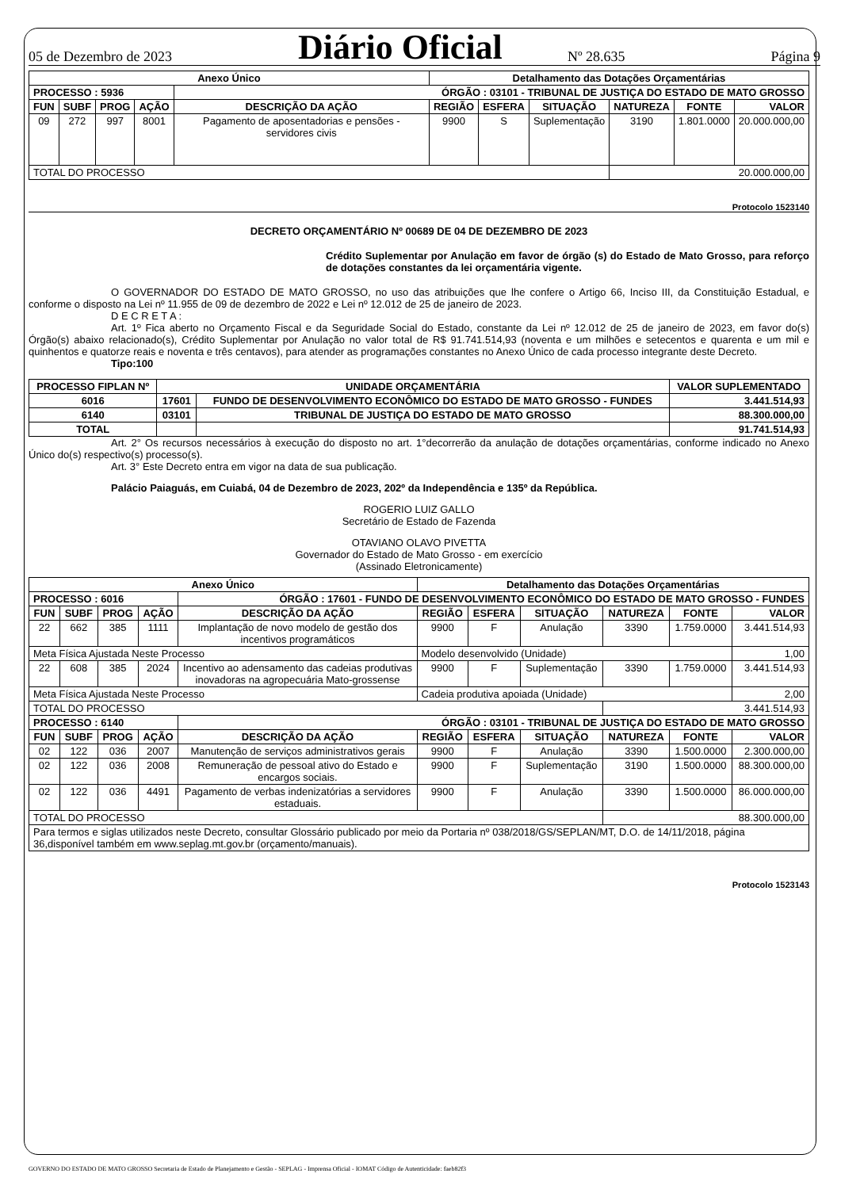05 de Dezembro de 2023 Diário Oficial Nº 28.635 Página 9
| Anexo Único | | | | | Detalhamento das Dotações Orçamentárias | | | | | |
| --- | --- | --- | --- | --- | --- | --- | --- | --- | --- | --- |
| PROCESSO : 5936 | | | | ÓRGÃO : 03101 - TRIBUNAL DE JUSTIÇA DO ESTADO DE MATO GROSSO | | | | | | |
| FUN | SUBF | PROG | AÇÃO | DESCRIÇÃO DA AÇÃO | REGIÃO | ESFERA | SITUAÇÃO | NATUREZA | FONTE | VALOR |
| 09 | 272 | 997 | 8001 | Pagamento de aposentadorias e pensões - servidores civis | 9900 | S | Suplementação | 3190 | 1.801.0000 | 20.000.000,00 |
| TOTAL DO PROCESSO | | | | | | | | 20.000.000,00 | | |
Protocolo 1523140
DECRETO ORÇAMENTÁRIO Nº 00689 DE 04 DE DEZEMBRO DE 2023
Crédito Suplementar por Anulação em favor de órgão (s) do Estado de Mato Grosso, para reforço de dotações constantes da lei orçamentária vigente.
O GOVERNADOR DO ESTADO DE MATO GROSSO, no uso das atribuições que lhe confere o Artigo 66, Inciso III, da Constituição Estadual, e conforme o disposto na Lei nº 11.955 de 09 de dezembro de 2022 e Lei nº 12.012 de 25 de janeiro de 2023.
D E C R E T A :
Art. 1º Fica aberto no Orçamento Fiscal e da Seguridade Social do Estado, constante da Lei nº 12.012 de 25 de janeiro de 2023, em favor do(s) Órgão(s) abaixo relacionado(s), Crédito Suplementar por Anulação no valor total de R$ 91.741.514,93 (noventa e um milhões e setecentos e quarenta e um mil e quinhentos e quatorze reais e noventa e três centavos), para atender as programações constantes no Anexo Único de cada processo integrante deste Decreto.
Tipo:100
| PROCESSO FIPLAN Nº | UNIDADE ORÇAMENTÁRIA | | VALOR SUPLEMENTADO |
| --- | --- | --- | --- |
| 6016 | 17601 | FUNDO DE DESENVOLVIMENTO ECONÔMICO DO ESTADO DE MATO GROSSO - FUNDES | 3.441.514,93 |
| 6140 | 03101 | TRIBUNAL DE JUSTIÇA DO ESTADO DE MATO GROSSO | 88.300.000,00 |
| TOTAL | | | 91.741.514,93 |
Art. 2° Os recursos necessários à execução do disposto no art. 1°decorrerão da anulação de dotações orçamentárias, conforme indicado no Anexo Único do(s) respectivo(s) processo(s).
Art. 3° Este Decreto entra em vigor na data de sua publicação.
Palácio Paiaguás, em Cuiabá, 04 de Dezembro de 2023, 202º da Independência e 135º da República.
ROGERIO LUIZ GALLO
Secretário de Estado de Fazenda
OTAVIANO OLAVO PIVETTA
Governador do Estado de Mato Grosso - em exercício
(Assinado Eletronicamente)
| Anexo Único | | | | | Detalhamento das Dotações Orçamentárias | | | | | |
| --- | --- | --- | --- | --- | --- | --- | --- | --- | --- | --- |
| PROCESSO : 6016 | | | | ÓRGÃO : 17601 - FUNDO DE DESENVOLVIMENTO ECONÔMICO DO ESTADO DE MATO GROSSO - FUNDES | | | | | | |
| FUN | SUBF | PROG | AÇÃO | DESCRIÇÃO DA AÇÃO | REGIÃO | ESFERA | SITUAÇÃO | NATUREZA | FONTE | VALOR |
| 22 | 662 | 385 | 1111 | Implantação de novo modelo de gestão dos incentivos programáticos | 9900 | F | Anulação | 3390 | 1.759.0000 | 3.441.514,93 |
| Meta Física Ajustada Neste Processo | | | | | Modelo desenvolvido (Unidade) | | | | | 1,00 |
| 22 | 608 | 385 | 2024 | Incentivo ao adensamento das cadeias produtivas inovadoras na agropecuária Mato-grossense | 9900 | F | Suplementação | 3390 | 1.759.0000 | 3.441.514,93 |
| Meta Física Ajustada Neste Processo | | | | | Cadeia produtiva apoiada (Unidade) | | | | | 2,00 |
| TOTAL DO PROCESSO | | | | | | | | 3.441.514,93 | | |
| PROCESSO : 6140 | | | | ÓRGÃO : 03101 - TRIBUNAL DE JUSTIÇA DO ESTADO DE MATO GROSSO | | | | | | |
| FUN | SUBF | PROG | AÇÃO | DESCRIÇÃO DA AÇÃO | REGIÃO | ESFERA | SITUAÇÃO | NATUREZA | FONTE | VALOR |
| 02 | 122 | 036 | 2007 | Manutenção de serviços administrativos gerais | 9900 | F | Anulação | 3390 | 1.500.0000 | 2.300.000,00 |
| 02 | 122 | 036 | 2008 | Remuneração de pessoal ativo do Estado e encargos sociais. | 9900 | F | Suplementação | 3190 | 1.500.0000 | 88.300.000,00 |
| 02 | 122 | 036 | 4491 | Pagamento de verbas indenizatórias a servidores estaduais. | 9900 | F | Anulação | 3390 | 1.500.0000 | 86.000.000,00 |
| TOTAL DO PROCESSO | | | | | | | | 88.300.000,00 | | |
| Para termos e siglas utilizados neste Decreto, consultar Glossário publicado por meio da Portaria nº 038/2018/GS/SEPLAN/MT, D.O. de 14/11/2018, página 36,disponível também em www.seplag.mt.gov.br (orçamento/manuais). | | | | | | | | | | |
Protocolo 1523143
GOVERNO DO ESTADO DE MATO GROSSO Secretaria de Estado de Planejamento e Gestão - SEPLAG - Imprensa Oficial - IOMAT Código de Autenticidade: faeb82f3